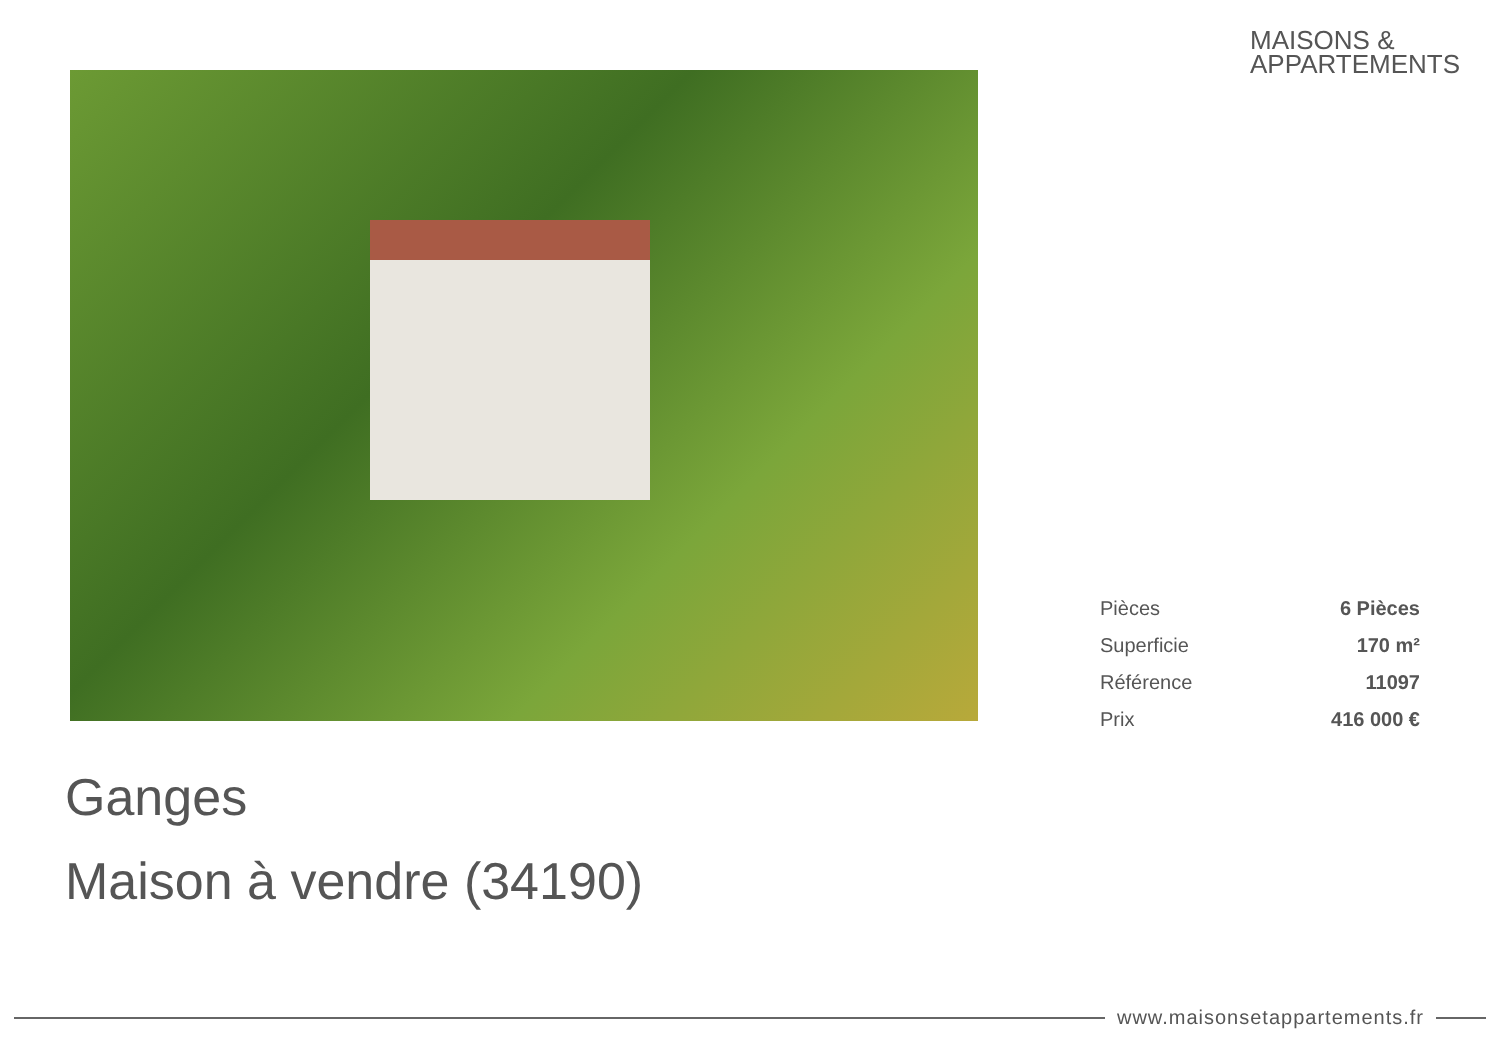MAISONS &
APPARTEMENTS
| Pièces | 6 Pièces |
| Superficie | 170 m² |
| Référence | 11097 |
| Prix | 416 000 € |
Ganges
Maison à vendre (34190)
www.maisonsetappartements.fr